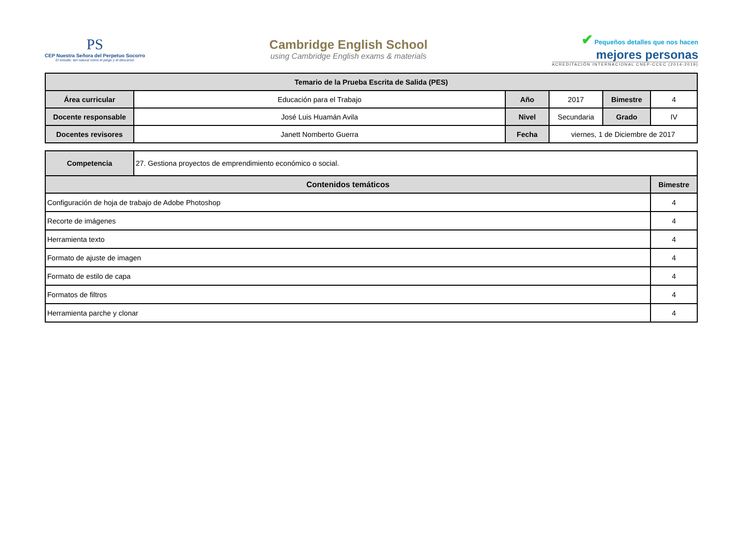PS
CEP Nuestra Señora del Perpetuo Socorro
El estudio, tan natural como el juego y el descanso
Cambridge English School
using Cambridge English exams & materials
✔ Pequeños detalles que nos hacen
mejores personas
ACREDITACIÓN INTERNACIONAL CNEP-CCEC (2014-2019)
| Temario de la Prueba Escrita de Salida (PES) | | | | | |
| --- | --- | --- | --- | --- | --- |
| Área curricular | Educación para el Trabajo | Año | 2017 | Bimestre | 4 |
| Docente responsable | José Luis Huamán Avila | Nivel | Secundaria | Grado | IV |
| Docentes revisores | Janett Nomberto Guerra | Fecha | viernes, 1 de Diciembre de 2017 | | |
| Competencia | 27. Gestiona proyectos de emprendimiento económico o social. | |
| Contenidos temáticos | | Bimestre |
| Configuración de hoja de trabajo de Adobe Photoshop | | 4 |
| Recorte de imágenes | | 4 |
| Herramienta texto | | 4 |
| Formato de ajuste de imagen | | 4 |
| Formato de estilo de capa | | 4 |
| Formatos de filtros | | 4 |
| Herramienta parche y clonar | | 4 |